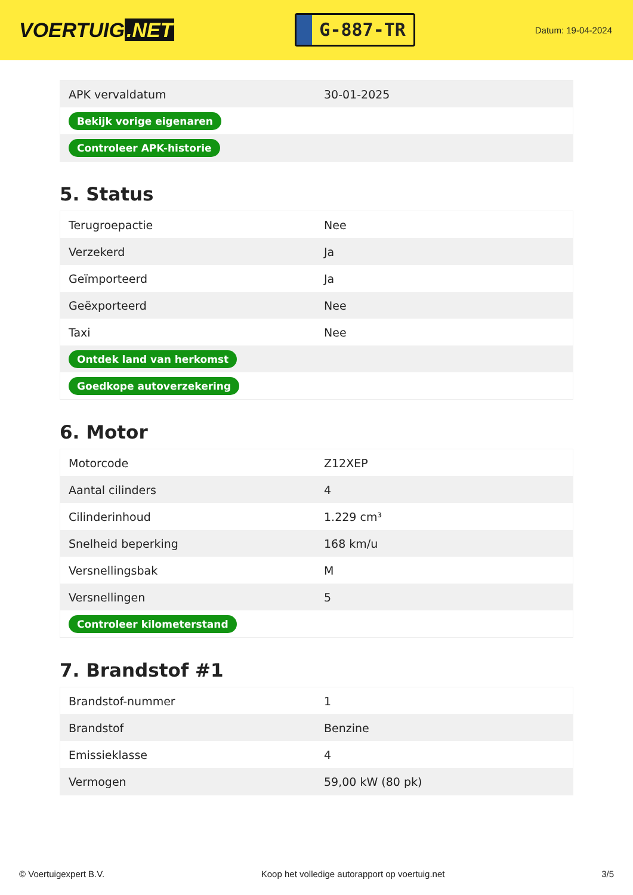VOERTUIG.NET
G-887-TR
Datum: 19-04-2024
| APK vervaldatum | 30-01-2025 |
| Bekijk vorige eigenaren | |
| Controleer APK-historie | |
5. Status
| Terugroepactie | Nee |
| Verzekerd | Ja |
| Geïmporteerd | Ja |
| Geëxporteerd | Nee |
| Taxi | Nee |
| Ontdek land van herkomst | |
| Goedkope autoverzekering | |
6. Motor
| Motorcode | Z12XEP |
| Aantal cilinders | 4 |
| Cilinderinhoud | 1.229 cm³ |
| Snelheid beperking | 168 km/u |
| Versnellingsbak | M |
| Versnellingen | 5 |
| Controleer kilometerstand | |
7. Brandstof #1
| Brandstof-nummer | 1 |
| Brandstof | Benzine |
| Emissieklasse | 4 |
| Vermogen | 59,00 kW (80 pk) |
© Voertuigexpert B.V. Koop het volledige autorapport op voertuig.net 3/5